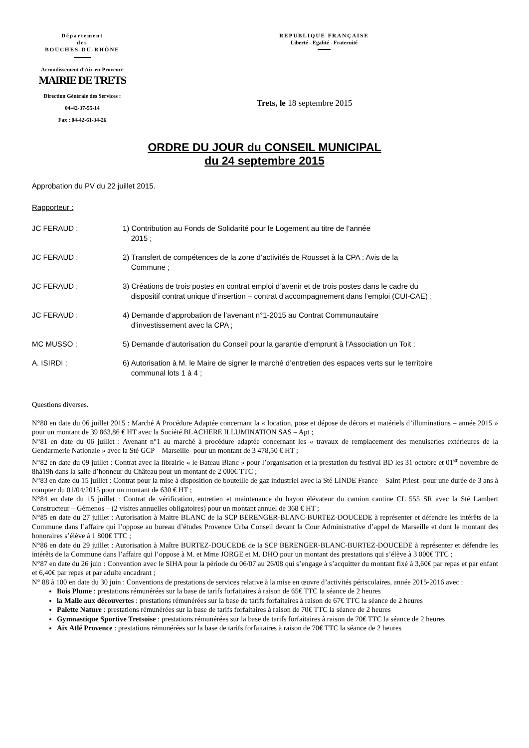Département
des
BOUCHES-DU-RHÔNE
Arrondissement d'Aix-en-Provence
MAIRIE DE TRETS
Direction Générale des Services :
04-42-37-55-14
Fax : 04-42-61-34-26
REPUBLIQUE FRANÇAISE
Liberté - Egalité - Fraternité
Trets, le 18 septembre 2015
ORDRE DU JOUR du CONSEIL MUNICIPAL
du 24 septembre 2015
Approbation du PV du 22 juillet 2015.
Rapporteur :
JC FERAUD : 1) Contribution au Fonds de Solidarité pour le Logement au titre de l’année
2015 ;
JC FERAUD : 2) Transfert de compétences de la zone d’activités de Rousset à la CPA : Avis de la
Commune ;
JC FERAUD : 3) Créations de trois postes en contrat emploi d’avenir et de trois postes dans le cadre du
dispositif contrat unique d’insertion – contrat d’accompagnement dans l’emploi (CUI-CAE) ;
JC FERAUD : 4) Demande d’approbation de l’avenant n°1-2015 au Contrat Communautaire
d’investissement avec la CPA ;
MC MUSSO : 5) Demande d’autorisation du Conseil pour la garantie d’emprunt à l’Association un Toit ;
A. ISIRDI : 6) Autorisation à M. le Maire de signer le marché d’entretien des espaces verts sur le territoire
communal lots 1 à 4 ;
Questions diverses.
N°80 en date du 06 juillet 2015 : Marché A Procédure Adaptée concernant la « location, pose et dépose de décors et matériels d’illuminations – année 2015 » pour un montant de 39 863,86 € HT avec la Société BLACHERE ILLUMINATION SAS – Apt ;
N°81 en date du 06 juillet : Avenant n°1 au marché à procédure adaptée concernant les « travaux de remplacement des menuiseries extérieures de la Gendarmerie Nationale » avec la Sté GCP – Marseille- pour un montant de 3 478,50 € HT ;
N°82 en date du 09 juillet : Contrat avec la librairie « le Bateau Blanc » pour l’organisation et la prestation du festival BD les 31 octobre et 01<sup>er</sup> novembre de 8hà19h dans la salle d’honneur du Château pour un montant de 2 000€ TTC ;
N°83 en date du 15 juillet : Contrat pour la mise à disposition de bouteille de gaz industriel avec la Sté LINDE France – Saint Priest -pour une durée de 3 ans à compter du 01/04/2015 pour un montant de 630 € HT ;
N°84 en date du 15 juillet : Contrat de vérification, entretien et maintenance du hayon élévateur du camion cantine CL 555 SR avec la Sté Lambert Constructeur – Gémenos – (2 visites annuelles obligatoires) pour un montant annuel de 368 € HT ;
N°85 en date du 27 juillet : Autorisation à Maitre BLANC de la SCP BERENGER-BLANC-BURTEZ-DOUCEDE à représenter et défendre les intérêts de la Commune dans l’affaire qui l’oppose au bureau d’études Provence Urba Conseil devant la Cour Administrative d’appel de Marseille et dont le montant des honoraires s’élève à 1 800€ TTC ;
N°86 en date du 29 juillet : Autorisation à Maître BURTEZ-DOUCEDE de la SCP BERENGER-BLANC-BURTEZ-DOUCEDE à représenter et défendre les intérêts de la Commune dans l’affaire qui l’oppose à M. et Mme JORGE et M. DHO pour un montant des prestations qui s’élève à 3 000€ TTC ;
N°87 en date du 26 juin : Convention avec le SIHA pour la période du 06/07 au 26/08 qui s’engage à s’acquitter du montant fixé à 3,60€ par repas et par enfant et 6,40€ par repas et par adulte encadrant ;
N° 88 à 100 en date du 30 juin : Conventions de prestations de services relative à la mise en œuvre d’activités périscolaires, année 2015-2016 avec :
Bois Plume : prestations rémunérées sur la base de tarifs forfaitaires à raison de 65€ TTC la séance de 2 heures
la Malle aux découvertes : prestations rémunérées sur la base de tarifs forfaitaires à raison de 67€ TTC la séance de 2 heures
Palette Nature : prestations rémunérées sur la base de tarifs forfaitaires à raison de 70€ TTC la séance de 2 heures
Gymnastique Sportive Tretsoise : prestations rémunérées sur la base de tarifs forfaitaires à raison de 70€ TTC la séance de 2 heures
Aix Atlé Provence : prestations rémunérées sur la base de tarifs forfaitaires à raison de 70€ TTC la séance de 2 heures